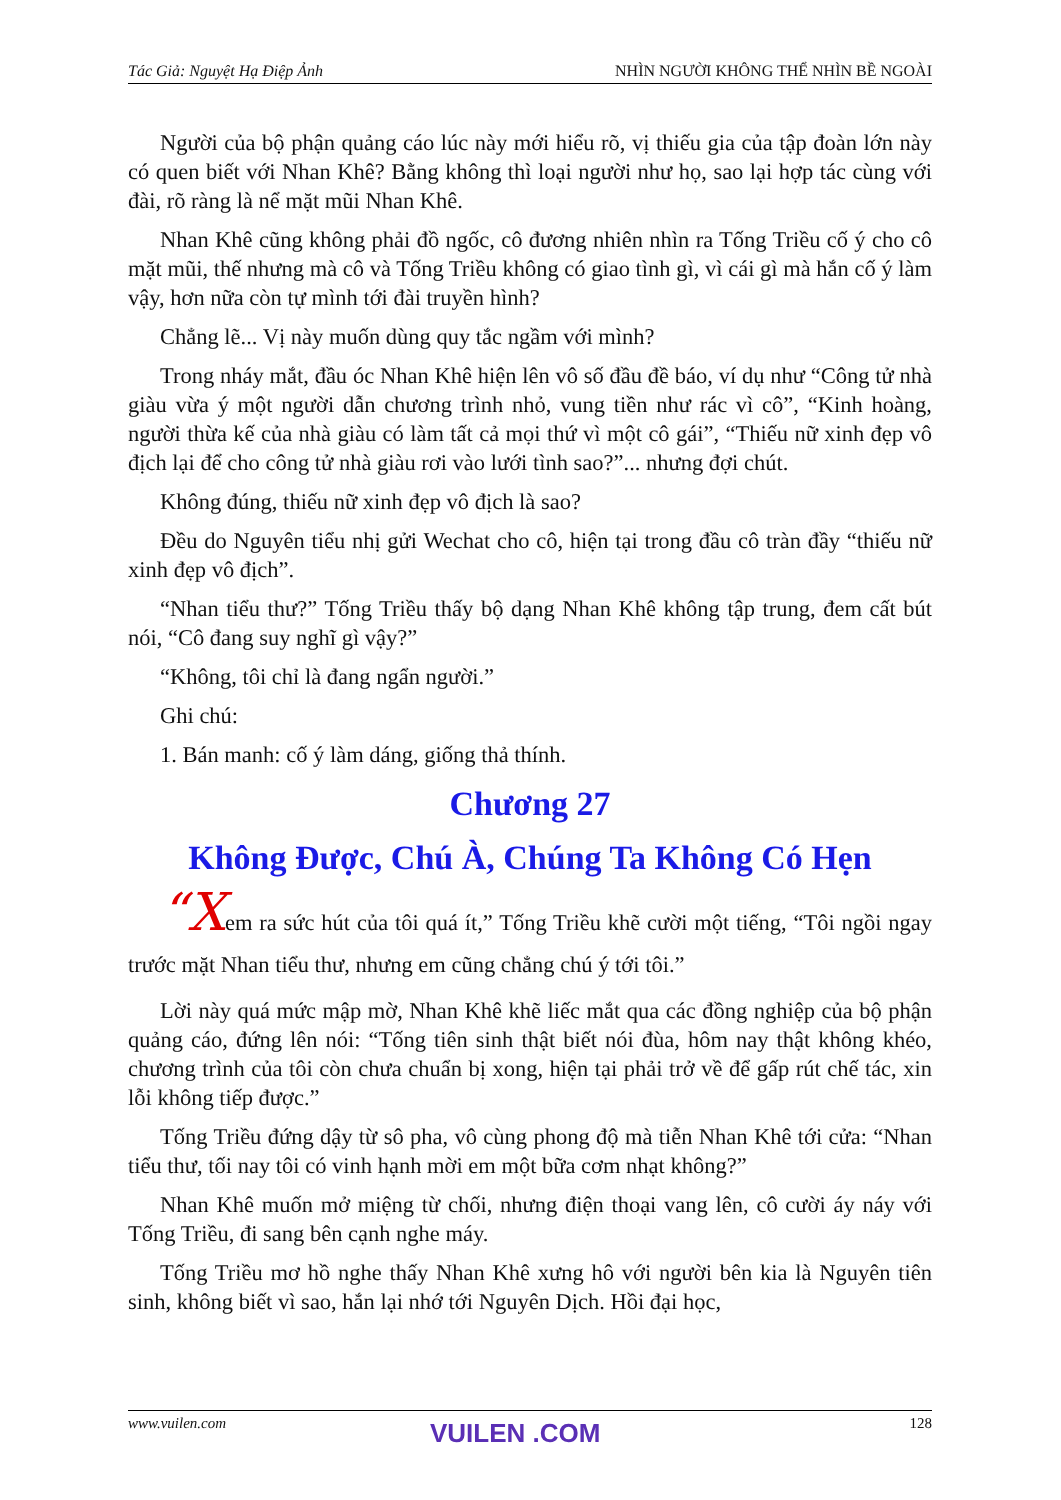Tác Giả: Nguyệt Hạ Điệp Ảnh NHÌN NGƯỜI KHÔNG THỂ NHÌN BỀ NGOÀI
Người của bộ phận quảng cáo lúc này mới hiểu rõ, vị thiếu gia của tập đoàn lớn này có quen biết với Nhan Khê? Bằng không thì loại người như họ, sao lại hợp tác cùng với đài, rõ ràng là nể mặt mũi Nhan Khê.
Nhan Khê cũng không phải đồ ngốc, cô đương nhiên nhìn ra Tống Triều cố ý cho cô mặt mũi, thế nhưng mà cô và Tống Triều không có giao tình gì, vì cái gì mà hắn cố ý làm vậy, hơn nữa còn tự mình tới đài truyền hình?
Chẳng lẽ... Vị này muốn dùng quy tắc ngầm với mình?
Trong nháy mắt, đầu óc Nhan Khê hiện lên vô số đầu đề báo, ví dụ như “Công tử nhà giàu vừa ý một người dẫn chương trình nhỏ, vung tiền như rác vì cô”, “Kinh hoàng, người thừa kế của nhà giàu có làm tất cả mọi thứ vì một cô gái”, “Thiếu nữ xinh đẹp vô địch lại để cho công tử nhà giàu rơi vào lưới tình sao?”... nhưng đợi chút.
Không đúng, thiếu nữ xinh đẹp vô địch là sao?
Đều do Nguyên tiểu nhị gửi Wechat cho cô, hiện tại trong đầu cô tràn đầy “thiếu nữ xinh đẹp vô địch”.
“Nhan tiểu thư?” Tống Triều thấy bộ dạng Nhan Khê không tập trung, đem cất bút nói, “Cô đang suy nghĩ gì vậy?”
“Không, tôi chỉ là đang ngẩn người.”
Ghi chú:
1. Bán manh: cố ý làm dáng, giống thả thính.
Chương 27
Không Được, Chú À, Chúng Ta Không Có Hẹn
“Xem ra sức hút của tôi quá ít,” Tống Triều khẽ cười một tiếng, “Tôi ngồi ngay trước mặt Nhan tiểu thư, nhưng em cũng chẳng chú ý tới tôi.”
Lời này quá mức mập mờ, Nhan Khê khẽ liếc mắt qua các đồng nghiệp của bộ phận quảng cáo, đứng lên nói: “Tống tiên sinh thật biết nói đùa, hôm nay thật không khéo, chương trình của tôi còn chưa chuẩn bị xong, hiện tại phải trở về để gấp rút chế tác, xin lỗi không tiếp được.”
Tống Triều đứng dậy từ sô pha, vô cùng phong độ mà tiễn Nhan Khê tới cửa: “Nhan tiểu thư, tối nay tôi có vinh hạnh mời em một bữa cơm nhạt không?”
Nhan Khê muốn mở miệng từ chối, nhưng điện thoại vang lên, cô cười áy náy với Tống Triều, đi sang bên cạnh nghe máy.
Tống Triều mơ hồ nghe thấy Nhan Khê xưng hô với người bên kia là Nguyên tiên sinh, không biết vì sao, hắn lại nhớ tới Nguyên Dịch. Hồi đại học,
www.vuilen.com 128 VUILEN .COM